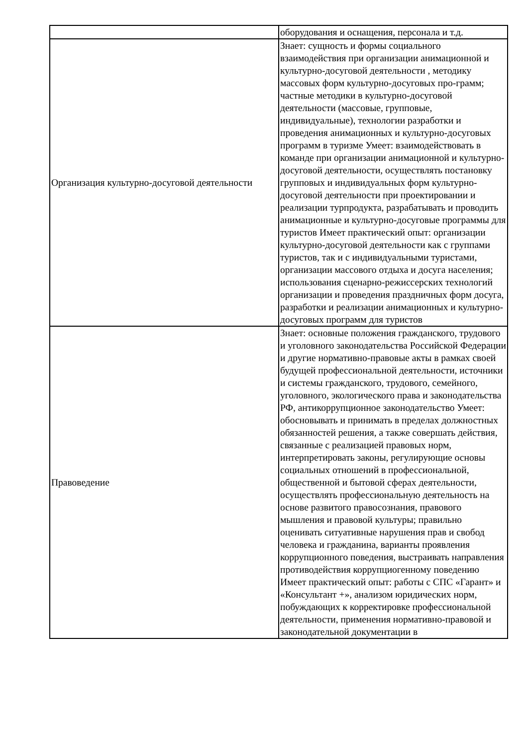| | оборудования и оснащения, персонала и т.д. |
| Организация культурно-досуговой деятельности | Знает: сущность и формы социального взаимодействия при организации анимационной и культурно-досуговой деятельности , методику массовых форм культурно-досуговых про-грамм; частные методики в культурно-досуговой деятельности (массовые, групповые, индивидуальные), технологии разработки и проведения анимационных и культурно-досуговых программ в туризме Умеет: взаимодействовать в команде при организации анимационной и культурно-досуговой деятельности, осуществлять постановку групповых и индивидуальных форм культурно-досуговой деятельности при проектировании и реализации турпродукта, разрабатывать и проводить анимационные и культурно-досуговые программы для туристов Имеет практический опыт: организации культурно-досуговой деятельности как с группами туристов, так и с индивидуальными туристами, организации массового отдыха и досуга населения; использования сценарно-режиссерских технологий организации и проведения праздничных форм досуга, разработки и реализации анимационных и культурно-досуговых программ для туристов |
| Правоведение | Знает: основные положения гражданского, трудового и уголовного законодательства Российской Федерации и другие нормативно-правовые акты в рамках своей будущей профессиональной деятельности, источники и системы гражданского, трудового, семейного, уголовного, экологического права и законодательства РФ, антикоррупционное законодательство Умеет: обосновывать и принимать в пределах должностных обязанностей решения, а также совершать действия, связанные с реализацией правовых норм, интерпретировать законы, регулирующие основы социальных отношений в профессиональной, общественной и бытовой сферах деятельности, осуществлять профессиональную деятельность на основе развитого правосознания, правового мышления и правовой культуры; правильно оценивать ситуативные нарушения прав и свобод человека и гражданина, варианты проявления коррупционного поведения, выстраивать направления противодействия коррупциогенному поведению Имеет практический опыт: работы с СПС «Гарант» и «Консультант +», анализом юридических норм, побуждающих к корректировке профессиональной деятельности, применения нормативно-правовой и законодательной документации в |